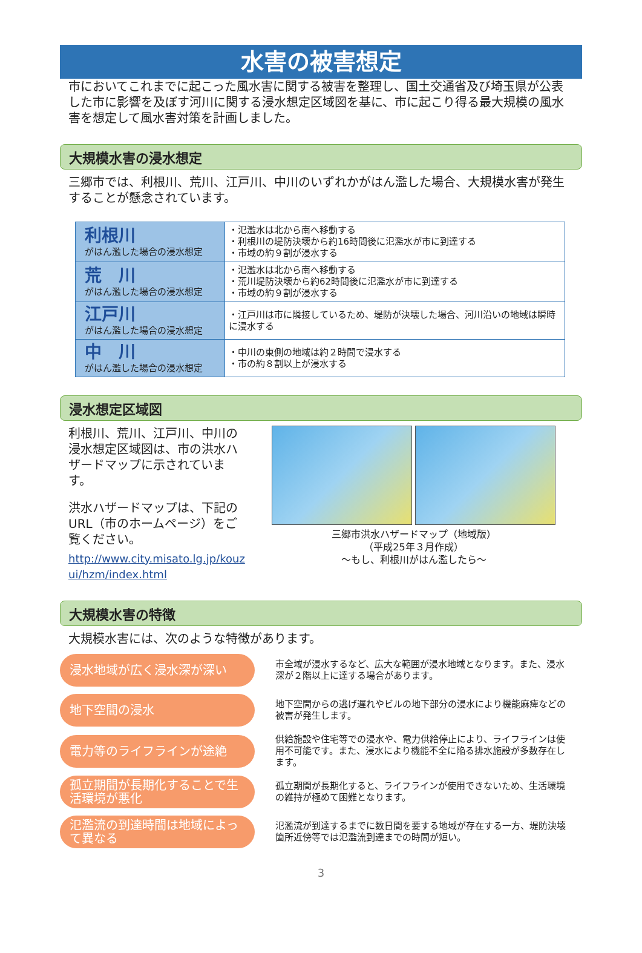水害の被害想定
市においてこれまでに起こった風水害に関する被害を整理し、国土交通省及び埼玉県が公表した市に影響を及ぼす河川に関する浸水想定区域図を基に、市に起こり得る最大規模の風水害を想定して風水害対策を計画しました。
大規模水害の浸水想定
三郷市では、利根川、荒川、江戸川、中川のいずれかがはん濫した場合、大規模水害が発生することが懸念されています。
| 利根川 がはん濫した場合の浸水想定 | ・氾濫水は北から南へ移動する ・利根川の堤防決壊から約16時間後に氾濫水が市に到達する ・市域の約９割が浸水する |
| 荒 川 がはん濫した場合の浸水想定 | ・氾濫水は北から南へ移動する ・荒川堤防決壊から約62時間後に氾濫水が市に到達する ・市域の約９割が浸水する |
| 江戸川 がはん濫した場合の浸水想定 | ・江戸川は市に隣接しているため、堤防が決壊した場合、河川沿いの地域は瞬時に浸水する |
| 中 川 がはん濫した場合の浸水想定 | ・中川の東側の地域は約２時間で浸水する ・市の約８割以上が浸水する |
浸水想定区域図
利根川、荒川、江戸川、中川の浸水想定区域図は、市の洪水ハザードマップに示されています。
洪水ハザードマップは、下記のURL（市のホームページ）をご覧ください。
http://www.city.misato.lg.jp/kouzui/hzm/index.html
三郷市洪水ハザードマップ（地域版）
（平成25年３月作成）
～もし、利根川がはん濫したら～
大規模水害の特徴
大規模水害には、次のような特徴があります。
浸水地域が広く浸水深が深い
市全域が浸水するなど、広大な範囲が浸水地域となります。また、浸水深が２階以上に達する場合があります。
地下空間の浸水
地下空間からの逃げ遅れやビルの地下部分の浸水により機能麻痺などの被害が発生します。
電力等のライフラインが途絶
供給施設や住宅等での浸水や、電力供給停止により、ライフラインは使用不可能です。また、浸水により機能不全に陥る排水施設が多数存在します。
孤立期間が長期化することで生活環境が悪化
孤立期間が長期化すると、ライフラインが使用できないため、生活環境の維持が極めて困難となります。
氾濫流の到達時間は地域によって異なる
氾濫流が到達するまでに数日間を要する地域が存在する一方、堤防決壊箇所近傍等では氾濫流到達までの時間が短い。
3